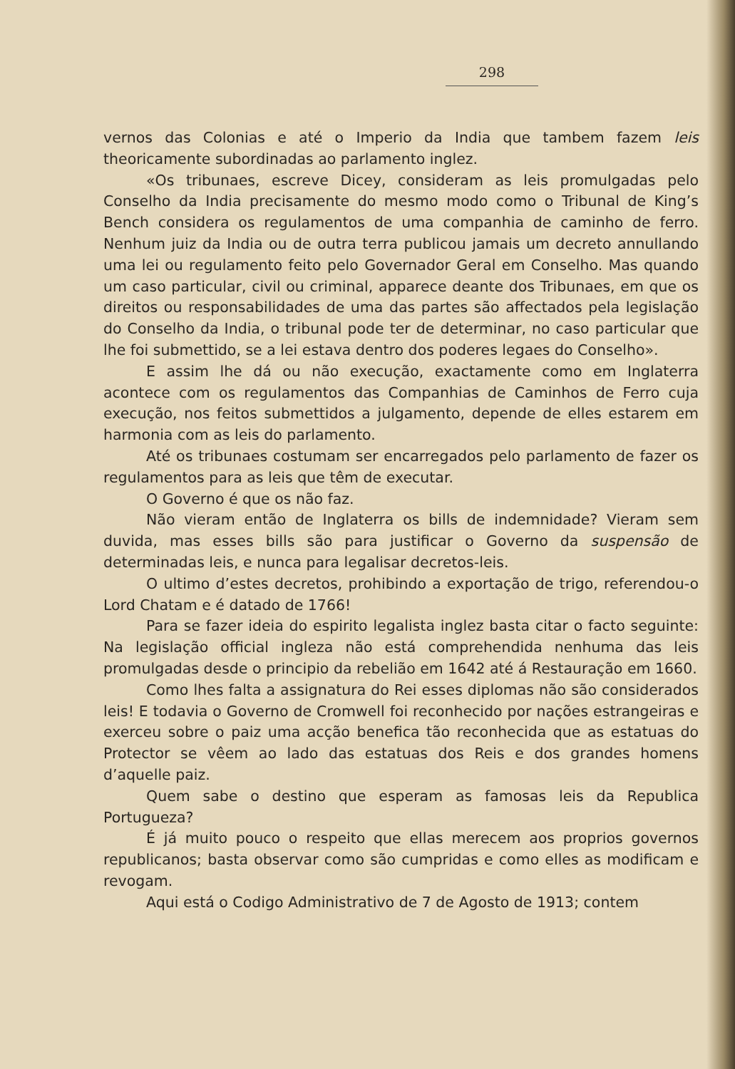298
vernos das Colonias e até o Imperio da India que tambem fazem leis theoricamente subordinadas ao parlamento inglez.
«Os tribunaes, escreve Dicey, consideram as leis promulgadas pelo Conselho da India precisamente do mesmo modo como o Tribunal de King’s Bench considera os regulamentos de uma companhia de caminho de ferro. Nenhum juiz da India ou de outra terra publicou jamais um decreto annullando uma lei ou regulamento feito pelo Governador Geral em Conselho. Mas quando um caso particular, civil ou criminal, apparece deante dos Tribunaes, em que os direitos ou responsabilidades de uma das partes são affectados pela legislação do Conselho da India, o tribunal pode ter de determinar, no caso particular que lhe foi submettido, se a lei estava dentro dos poderes legaes do Conselho».
E assim lhe dá ou não execução, exactamente como em Inglaterra acontece com os regulamentos das Companhias de Caminhos de Ferro cuja execução, nos feitos submettidos a julgamento, depende de elles estarem em harmonia com as leis do parlamento.
Até os tribunaes costumam ser encarregados pelo parlamento de fazer os regulamentos para as leis que têm de executar.
O Governo é que os não faz.
Não vieram então de Inglaterra os bills de indemnidade? Vieram sem duvida, mas esses bills são para justificar o Governo da suspensão de determinadas leis, e nunca para legalisar decretos-leis.
O ultimo d’estes decretos, prohibindo a exportação de trigo, referendou-o Lord Chatam e é datado de 1766!
Para se fazer ideia do espirito legalista inglez basta citar o facto seguinte: Na legislação official ingleza não está comprehendida nenhuma das leis promulgadas desde o principio da rebelião em 1642 até á Restauração em 1660.
Como lhes falta a assignatura do Rei esses diplomas não são considerados leis! E todavia o Governo de Cromwell foi reconhecido por nações estrangeiras e exerceu sobre o paiz uma acção benefica tão reconhecida que as estatuas do Protector se vêem ao lado das estatuas dos Reis e dos grandes homens d’aquelle paiz.
Quem sabe o destino que esperam as famosas leis da Republica Portugueza?
É já muito pouco o respeito que ellas merecem aos proprios governos republicanos; basta observar como são cumpridas e como elles as modificam e revogam.
Aqui está o Codigo Administrativo de 7 de Agosto de 1913; contem